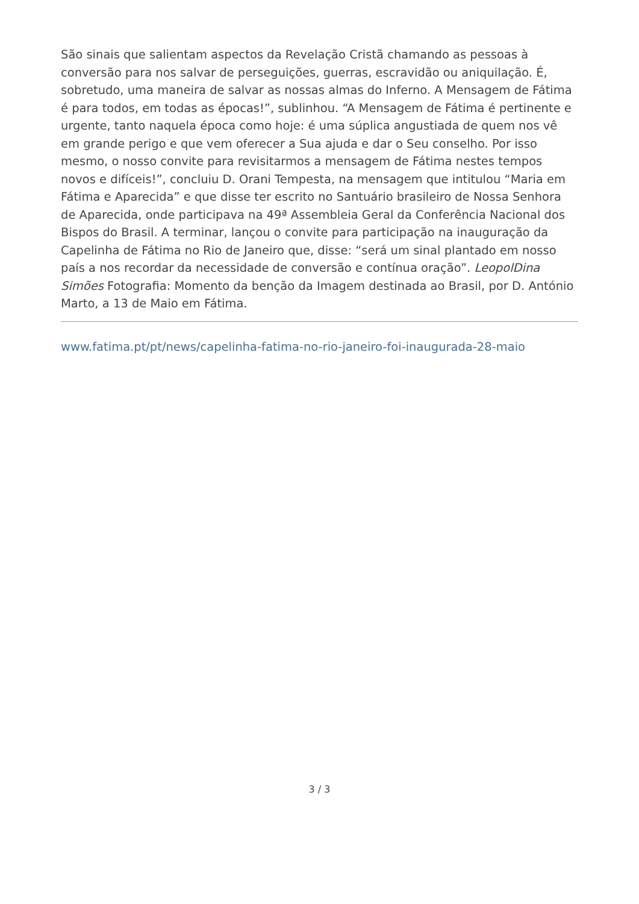São sinais que salientam aspectos da Revelação Cristã chamando as pessoas à conversão para nos salvar de perseguições, guerras, escravidão ou aniquilação. É, sobretudo, uma maneira de salvar as nossas almas do Inferno. A Mensagem de Fátima é para todos, em todas as épocas!”, sublinhou. “A Mensagem de Fátima é pertinente e urgente, tanto naquela época como hoje: é uma súplica angustiada de quem nos vê em grande perigo e que vem oferecer a Sua ajuda e dar o Seu conselho. Por isso mesmo, o nosso convite para revisitarmos a mensagem de Fátima nestes tempos novos e difíceis!”, concluiu D. Orani Tempesta, na mensagem que intitulou “Maria em Fátima e Aparecida” e que disse ter escrito no Santuário brasileiro de Nossa Senhora de Aparecida, onde participava na 49ª Assembleia Geral da Conferência Nacional dos Bispos do Brasil. A terminar, lançou o convite para participação na inauguração da Capelinha de Fátima no Rio de Janeiro que, disse: “será um sinal plantado em nosso país a nos recordar da necessidade de conversão e contínua oração”. LeopolDina Simões Fotografia: Momento da benção da Imagem destinada ao Brasil, por D. António Marto, a 13 de Maio em Fátima.
www.fatima.pt/pt/news/capelinha-fatima-no-rio-janeiro-foi-inaugurada-28-maio
3 / 3